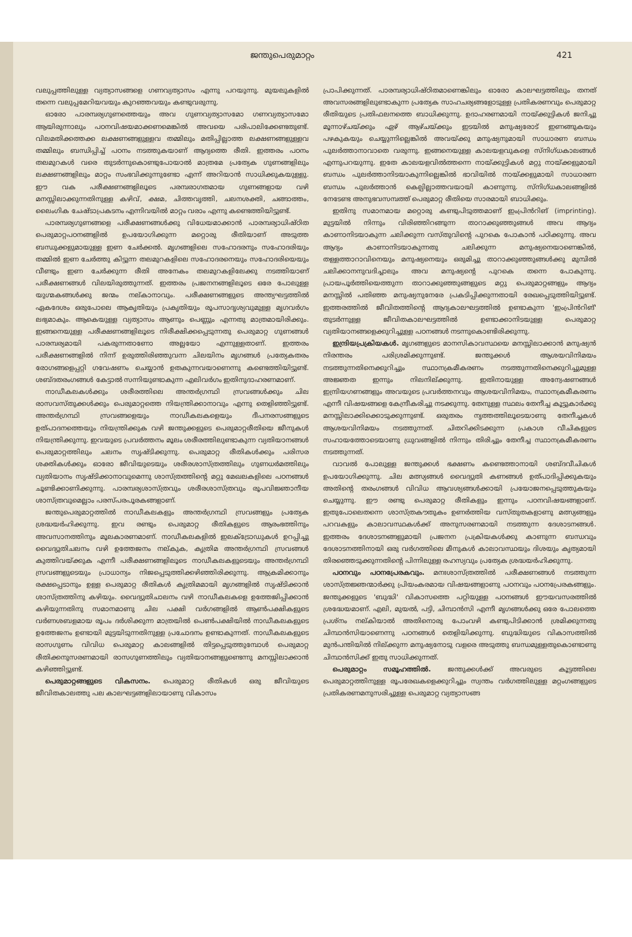ജന്തുപെരുമാറ്റം 421
വലുപ്പത്തിലുള്ള വ്യത്യാസങ്ങളെ ഗണവ്യത്യാസം എന്നു പറയുന്നു. മുയലുകളിൽ തന്നെ വലുപ്പമേറിയവയും കുറഞ്ഞവയും കണ്ടുവരുന്നു.
ഓരോ പാരമ്പര്യഗുണത്തെയും അവ ഗുണവ്യത്യാസമോ ഗണവ്യത്യാസമോ ആയിരുന്നാലും പഠനവിഷയമാക്കണമെങ്കിൽ അവയെ പരിപാലിക്കേണ്ടതുണ്ട്. വിലമതിക്കത്തക്ക ലക്ഷണങ്ങളുള്ളവ തമ്മിലും മതിപ്പില്ലാത്ത ലക്ഷണങ്ങളുള്ളവ തമ്മിലും ബന്ധിപ്പിച്ച് പഠനം നടത്തുകയാണ് ആദ്യത്തെ രീതി. ഇത്തരം പഠനം തലമുറകൾ വരെ തുടർന്നുകൊണ്ടുപോയാൽ മാത്രമേ പ്രത്യേക ഗുണങ്ങളിലും ലക്ഷണങ്ങളിലും മാറ്റം സംഭവിക്കുന്നുണ്ടോ എന്ന് അറിയാൻ സാധിക്കുകയുള്ളു. ഈ വക പരീക്ഷണങ്ങളിലൂടെ പരമ്പരാഗതമായ ഗുണങ്ങളായ വഴി മനസ്സിലാക്കുന്നതിനുള്ള കഴിവ്, ക്ഷമ, ചിത്തവൃത്തി, ചലനശക്തി, ചങ്ങാത്തം, ലൈംഗിക ചേഷ്ടാപ്രകടനം എന്നിവയിൽ മാറ്റം വരാം എന്നു കണ്ടെത്തിയിട്ടുണ്ട്.
പാരമ്പര്യഗുണങ്ങളെ പരീക്ഷണങ്ങൾക്കു വിധേയമാക്കാൻ പാരമ്പര്യാധിഷ്ഠിത പെരുമാറ്റപഠനങ്ങളിൽ ഉപയോഗിക്കുന്ന മറ്റൊരു രീതിയാണ് അടുത്ത ബന്ധുക്കളുമായുള്ള ഇണ ചേർക്കൽ. മൃഗങ്ങളിലെ സഹോദരനും സഹോദരിയും തമ്മിൽ ഇണ ചേർത്തു കിട്ടുന്ന തലമുറകളിലെ സഹോദരനെയും സഹോദരിയെയും വീണ്ടും ഇണ ചേർക്കുന്ന രീതി അനേകം തലമുറകളിലേക്കു നടത്തിയാണ് പരീക്ഷണങ്ങൾ വിലയിരുത്തുന്നത്. ഇത്തരം പ്രജനനങ്ങളിലൂടെ ഒരേ പോലുള്ള യുഗ്മകങ്ങൾക്കു ജന്മം നല്കാനാവും. പരീക്ഷണങ്ങളുടെ അന്ത്യഘട്ടത്തിൽ ഏകദേശം ഒരുപോലെ ആകൃതിയും പ്രകൃതിയും രൂപസാദൃശ്യവുമുള്ള മൃഗവർഗം ലഭ്യമാകും. ആകെയുള്ള വ്യത്യാസം ആണും പെണ്ണും എന്നതു മാത്രമായിരിക്കും. ഇങ്ങനെയുള്ള പരീക്ഷണങ്ങളിലൂടെ നിരീക്ഷിക്കപ്പെടുന്നതു പെരുമാറ്റ ഗുണങ്ങൾ പാരമ്പര്യമായി പകരുന്നതാണോ അല്ലയോ എന്നുള്ളതാണ്. ഇത്തരം പരീക്ഷണങ്ങളിൽ നിന്ന് ഉരുത്തിരിഞ്ഞുവന്ന ചിലയിനം മൃഗങ്ങൾ പ്രത്യേകതരം രോഗങ്ങളെപ്പറ്റി ഗവേഷണം ചെയ്യാൻ ഉതകുന്നവയാണെന്നു കണ്ടെത്തിയിട്ടുണ്ട്. ശബ്ദതരംഗങ്ങൾ കേട്ടാൽ സന്നിയുണ്ടാകുന്ന എലിവർഗം ഇതിനുദാഹരണമാണ്.
നാഡീകലകൾക്കും ശരീരത്തിലെ അന്തർഗ്രന്ഥി സ്രവങ്ങൾക്കും ചില രാസവസ്തുക്കൾക്കും പെരുമാറ്റത്തെ നിയന്ത്രിക്കാനാവും എന്നു തെളിഞ്ഞിട്ടുണ്ട്. അന്തർഗ്രന്ഥി സ്രവങ്ങളെയും നാഡീകലകളെയും ദീപനരസങ്ങളുടെ ഉത്പാദനത്തെയും നിയന്ത്രിക്കുക വഴി ജന്തുക്കളുടെ പെരുമാറ്റരീതിയെ ജീനുകൾ നിയന്ത്രിക്കുന്നു. ഇവയുടെ പ്രവർത്തനം മൂലം ശരീരത്തിലുണ്ടാകുന്ന വ്യതിയാനങ്ങൾ പെരുമാറ്റത്തിലും ചലനം സൃഷ്ടിക്കുന്നു. പെരുമാറ്റ രീതികൾക്കും പരിസര ശക്തികൾക്കും ഓരോ ജീവിയുടെയും ശരീരശാസ്ത്രത്തിലും ഗുണധർമത്തിലും വ്യതിയാനം സൃഷ്ടിക്കാനാവുമെന്നു ശാസ്ത്രത്തിന്റെ മറ്റു മേഖലകളിലെ പഠനങ്ങൾ ചൂണ്ടിക്കാണിക്കുന്നു. പാരമ്പര്യശാസ്ത്രവും ശരീരശാസ്ത്രവും രൂപവിജ്ഞാനീയ ശാസ്ത്രവുമെല്ലാം പരസ്പരപൂരകങ്ങളാണ്.
ജന്തുപെരുമാറ്റത്തിൽ നാഡീകലകളും അന്തർഗ്രന്ഥി സ്രവങ്ങളും പ്രത്യേക ശ്രദ്ധയർഹിക്കുന്നു. ഇവ രണ്ടും പെരുമാറ്റ രീതികളുടെ ആരംഭത്തിനും അവസാനത്തിനും മൂലകാരണമാണ്. നാഡീകലകളിൽ ഇലക്ട്രോഡുകൾ ഉറപ്പിച്ചു വൈദ്യുതിചലനം വഴി ഉത്തേജനം നല്കുക, കൃത്രിമ അന്തർഗ്രന്ഥി സ്രവങ്ങൾ കുത്തിവയ്ക്കുക എന്നീ പരീക്ഷണങ്ങളിലൂടെ നാഡീകലകളുടെയും അന്തർഗ്രന്ഥി സ്രവങ്ങളുടെയും പ്രാധാന്യം നിജപ്പെടുത്തിക്കഴിഞ്ഞിരിക്കുന്നു. ആക്രമിക്കാനും രക്ഷപ്പെടാനും ഉള്ള പെരുമാറ്റ രീതികൾ കൃത്രിമമായി മൃഗങ്ങളിൽ സൃഷ്ടിക്കാൻ ശാസ്ത്രത്തിനു കഴിയും. വൈദ്യുതിചാലനം വഴി നാഡീകലകളെ ഉത്തേജിപ്പിക്കാൻ കഴിയുന്നതിനു സമാനമാണു ചില പക്ഷി വർഗങ്ങളിൽ ആൺപക്ഷികളുടെ വർണശബളമായ രൂപം ദർശിക്കുന്ന മാത്രയിൽ പെൺപക്ഷിയിൽ നാഡീകലകളുടെ ഉത്തേജനം ഉണ്ടായി മുട്ടയിടുന്നതിനുള്ള പ്രചോദനം ഉണ്ടാകുന്നത്. നാഡീകലകളുടെ രാസഗുണം വിവിധ പെരുമാറ്റ കാലങ്ങളിൽ തിട്ടപ്പെടുത്തുമ്പോൾ പെരുമാറ്റ രീതിക്കനുസരണമായി രാസഗുണത്തിലും വ്യതിയാനങ്ങളുണ്ടെന്നു മനസ്സിലാക്കാൻ കഴിഞ്ഞിട്ടുണ്ട്.
പെരുമാറ്റങ്ങളുടെ വികസനം. പെരുമാറ്റ രീതികൾ ഒരു ജീവിയുടെ ജീവിതകാലത്തു പല കാലഘട്ടങ്ങളിലായാണു വികാസം
പ്രാപിക്കുന്നത്. പാരമ്പര്യാധിഷ്ഠിതമാണെങ്കിലും ഓരോ കാലഘട്ടത്തിലും തനത് അവസരങ്ങളിലുണ്ടാകുന്ന പ്രത്യേക സാഹചര്യങ്ങളോടുള്ള പ്രതികരണവും പെരുമാറ്റ രീതിയുടെ പ്രതിഫലനത്തെ ബാധിക്കുന്നു. ഉദാഹരണമായി നായ്ക്കുട്ടികൾ ജനിച്ചു മൂന്നാഴ്ചയ്ക്കും ഏഴ് ആഴ്ചയ്ക്കും ഇടയിൽ മനുഷ്യരോട് ഇണങ്ങുകയും പഴകുകയും ചെയ്യുന്നില്ലെങ്കിൽ അവയ്ക്കു മനുഷ്യനുമായി സാധാരണ ബന്ധം പുലർത്താനാവാതെ വരുന്നു. ഇങ്ങനെയുള്ള കാലയളവുകളെ സ്നിഗ്ധകാലങ്ങൾ എന്നുപറയുന്നു. ഇതേ കാലയളവിൽത്തന്നെ നായ്ക്കുട്ടികൾ മറ്റു നായ്ക്കളുമായി ബന്ധം പുലർത്താനിടയാകുന്നില്ലെങ്കിൽ ഭാവിയിൽ നായ്ക്കളുമായി സാധാരണ ബന്ധം പുലർത്താൻ കെല്പില്ലാത്തവയായി കാണുന്നു. സ്നിഗ്ധകാലങ്ങളിൽ നേടേണ്ട അനുഭവസമ്പത്ത് പെരുമാറ്റ രീതിയെ സാരമായി ബാധിക്കും.
ഇതിനു സമാനമായ മറ്റൊരു കണ്ടുപിടുത്തമാണ് ഇംപ്രിൻറിങ് (imprinting). മുട്ടയിൽ നിന്നും വിരിഞ്ഞിറങ്ങുന്ന താറാക്കുഞ്ഞുങ്ങൾ അവ ആദ്യം കാണാനിടയാകുന്ന ചലിക്കുന്ന വസ്തുവിന്റെ പുറകെ പോകാൻ പഠിക്കുന്നു. അവ ആദ്യം കാണാനിടയാകുന്നതു ചലിക്കുന്ന മനുഷ്യനെയാണെങ്കിൽ, തള്ളത്താറാവിനെയും മനുഷ്യനെയും ഒരുമിച്ചു താറാക്കുഞ്ഞുങ്ങൾക്കു മുമ്പിൽ ചലിക്കാനനുവദിച്ചാലും അവ മനുഷ്യന്റെ പുറകെ തന്നെ പോകുന്നു. പ്രായപൂർത്തിയെത്തുന്ന താറാക്കുഞ്ഞുങ്ങളുടെ മറ്റു പെരുമാറ്റങ്ങളും ആദ്യം മനസ്സിൽ പതിഞ്ഞ മനുഷ്യനുനേരേ പ്രകടിപ്പിക്കുന്നതായി രേഖപ്പെടുത്തിയിട്ടുണ്ട്. ഇത്തരത്തിൽ ജീവിതത്തിന്റെ ആദ്യകാലഘട്ടത്തിൽ ഉണ്ടാകുന്ന 'ഇംപ്രിൻറിങ്' തുടർന്നുള്ള ജീവിതകാലഘട്ടത്തിൽ ഉണ്ടാക്കാനിടയുള്ള പെരുമാറ്റ വ്യതിയാനങ്ങളെക്കുറിച്ചുള്ള പഠനങ്ങൾ നടന്നുകൊണ്ടിരിക്കുന്നു.
ഇന്ദ്രിയപ്രക്രിയകൾ. മൃഗങ്ങളുടെ മാനസികാവസ്ഥയെ മനസ്സിലാക്കാൻ മനുഷ്യൻ നിരന്തരം പരിശ്രമിക്കുന്നുണ്ട്. ജന്തുക്കൾ ആശയവിനിമയം നടത്തുന്നതിനെക്കുറിച്ചും സ്ഥാനക്രമീകരണം നടത്തുന്നതിനെക്കുറിച്ചുമുള്ള അജ്ഞത ഇന്നും നിലനില്ക്കുന്നു. ഇതിനായുള്ള അന്വേഷണങ്ങൾ ഇന്ദ്രിയഗണങ്ങളും അവയുടെ പ്രവർത്തനവും ആശയവിനിമയം, സ്ഥാനക്രമീകരണം എന്നീ വിഷയങ്ങളെ കേന്ദ്രീകരിച്ചു നടക്കുന്നു. തേനുള്ള സ്ഥലം തേനീച്ച കൂട്ടുകാർക്കു മനസ്സിലാക്കിക്കൊടുക്കുന്നുണ്ട്. ഒരുതരം നൃത്തത്തിലൂടെയാണു തേനീച്ചകൾ ആശയവിനിമയം നടത്തുന്നത്. ചിതറിക്കിടക്കുന്ന പ്രകാശ വീചികളുടെ സഹായത്തോടെയാണു ധ്രുവങ്ങളിൽ നിന്നും തിരിച്ചും തേനീച്ച സ്ഥാനക്രമീകരണം നടത്തുന്നത്.
വാവൽ പോലുള്ള ജന്തുക്കൾ ഭക്ഷണം കണ്ടെത്താനായി ശബ്ദവീചികൾ ഉപയോഗിക്കുന്നു. ചില മത്സ്യങ്ങൾ വൈദ്യുതി കണങ്ങൾ ഉത്പാദിപ്പിക്കുകയും അതിന്റെ തരംഗങ്ങൾ വിവിധ ആവശ്യങ്ങൾക്കായി പ്രയോജനപ്പെടുത്തുകയും ചെയ്യുന്നു. ഈ രണ്ടു പെരുമാറ്റ രീതികളും ഇന്നും പഠനവിഷയങ്ങളാണ്. ഇതുപോലെതന്നെ ശാസ്ത്രകൗതുകം ഉണർത്തിയ വസ്തുതകളാണു മത്സ്യങ്ങളും പറവകളും കാലാവസ്ഥകൾക്ക് അനുസരണമായി നടത്തുന്ന ദേശാടനങ്ങൾ. ഇത്തരം ദേശാടനങ്ങളുമായി പ്രജനന പ്രക്രിയകൾക്കു കാണുന്ന ബന്ധവും ദേശാടനത്തിനായി ഒരു വർഗത്തിലെ മീനുകൾ കാലാവസ്ഥയും ദിശയും കൃത്യമായി തിരഞ്ഞെടുക്കുന്നതിന്റെ പിന്നിലുള്ള രഹസ്യവും പ്രത്യേക ശ്രദ്ധയർഹിക്കുന്നു.
പഠനവും പഠനപ്രേരകവും. മനഃശാസ്ത്രത്തിൽ പരീക്ഷണങ്ങൾ നടത്തുന്ന ശാസ്ത്രജ്ഞന്മാർക്കു പ്രിയംകരമായ വിഷയങ്ങളാണു പഠനവും പഠനപ്രേരകങ്ങളും. ജന്തുക്കളുടെ 'ബുദ്ധി' വികാസത്തെ പറ്റിയുള്ള പഠനങ്ങൾ ഈയവസരത്തിൽ ശ്രദ്ധേയമാണ്. എലി, മുയൽ, പട്ടി, ചിമ്പാൻസി എന്നീ മൃഗങ്ങൾക്കു ഒരേ പോലത്തെ പ്രശ്നം നല്കിയാൽ അതിനൊരു പോംവഴി കണ്ടുപിടിക്കാൻ ശ്രമിക്കുന്നതു ചിമ്പാൻസിയാണെന്നു പഠനങ്ങൾ തെളിയിക്കുന്നു. ബുദ്ധിയുടെ വികാസത്തിൽ മുൻപന്തിയിൽ നില്ക്കുന്ന മനുഷ്യനോടു വളരെ അടുത്തു ബന്ധമുള്ളതുകൊണ്ടാണു ചിമ്പാൻസിക്ക് ഇതു സാധിക്കുന്നത്.
പെരുമാറ്റം സമൂഹത്തിൽ. ജന്തുക്കൾക്ക് അവരുടെ കൂട്ടത്തിലെ പെരുമാറ്റത്തിനുള്ള രൂപരേഖകളെക്കുറിച്ചും സ്വന്തം വർഗത്തിലുള്ള മറ്റംഗങ്ങളുടെ പ്രതികരണമനുസരിച്ചുള്ള പെരുമാറ്റ വ്യത്യാസങ്ങ